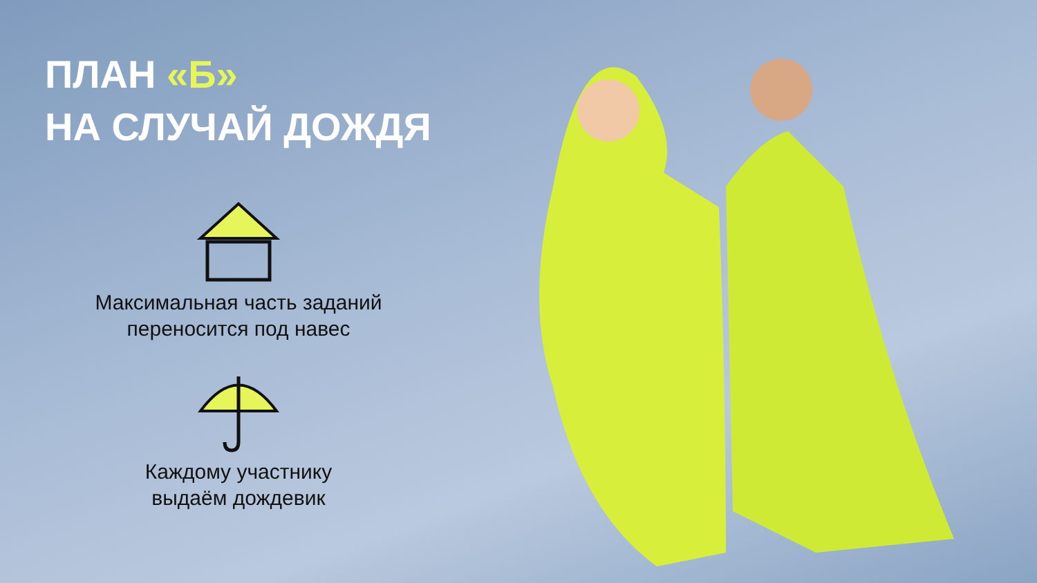ПЛАН «Б»
НА СЛУЧАЙ ДОЖДЯ
Максимальная часть заданий
переносится под навес
Каждому участнику
выдаём дождевик